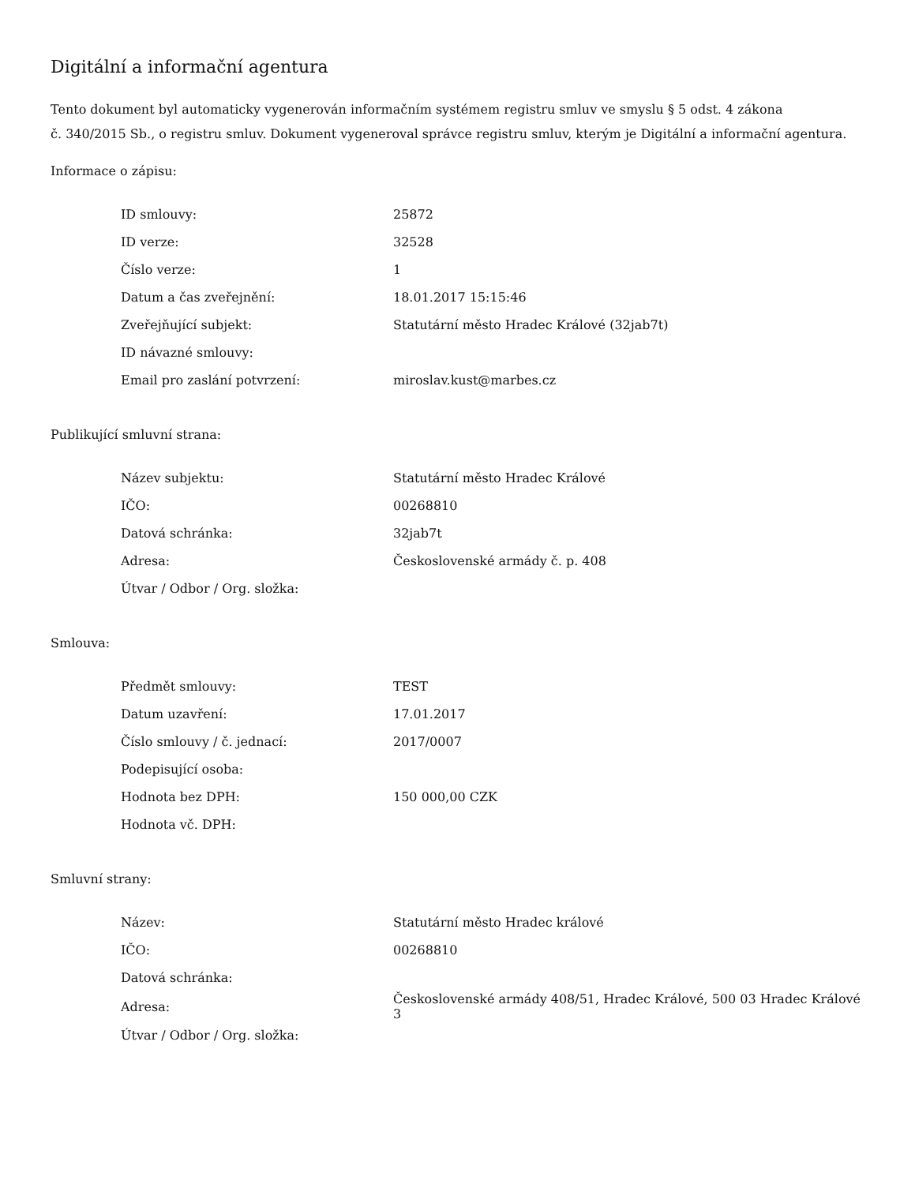Digitální a informační agentura
Tento dokument byl automaticky vygenerován informačním systémem registru smluv ve smyslu § 5 odst. 4 zákona
č. 340/2015 Sb., o registru smluv. Dokument vygeneroval správce registru smluv, kterým je Digitální a informační agentura.
Informace o zápisu:
| ID smlouvy: | 25872 |
| ID verze: | 32528 |
| Číslo verze: | 1 |
| Datum a čas zveřejnění: | 18.01.2017 15:15:46 |
| Zveřejňující subjekt: | Statutární město Hradec Králové (32jab7t) |
| ID návazné smlouvy: | |
| Email pro zaslání potvrzení: | miroslav.kust@marbes.cz |
Publikující smluvní strana:
| Název subjektu: | Statutární město Hradec Králové |
| IČO: | 00268810 |
| Datová schránka: | 32jab7t |
| Adresa: | Československé armády č. p. 408 |
| Útvar / Odbor / Org. složka: | |
Smlouva:
| Předmět smlouvy: | TEST |
| Datum uzavření: | 17.01.2017 |
| Číslo smlouvy / č. jednací: | 2017/0007 |
| Podepisující osoba: | |
| Hodnota bez DPH: | 150 000,00 CZK |
| Hodnota vč. DPH: | |
Smluvní strany:
| Název: | Statutární město Hradec králové |
| IČO: | 00268810 |
| Datová schránka: | |
| Adresa: | Československé armády 408/51, Hradec Králové, 500 03 Hradec Králové 3 |
| Útvar / Odbor / Org. složka: | |